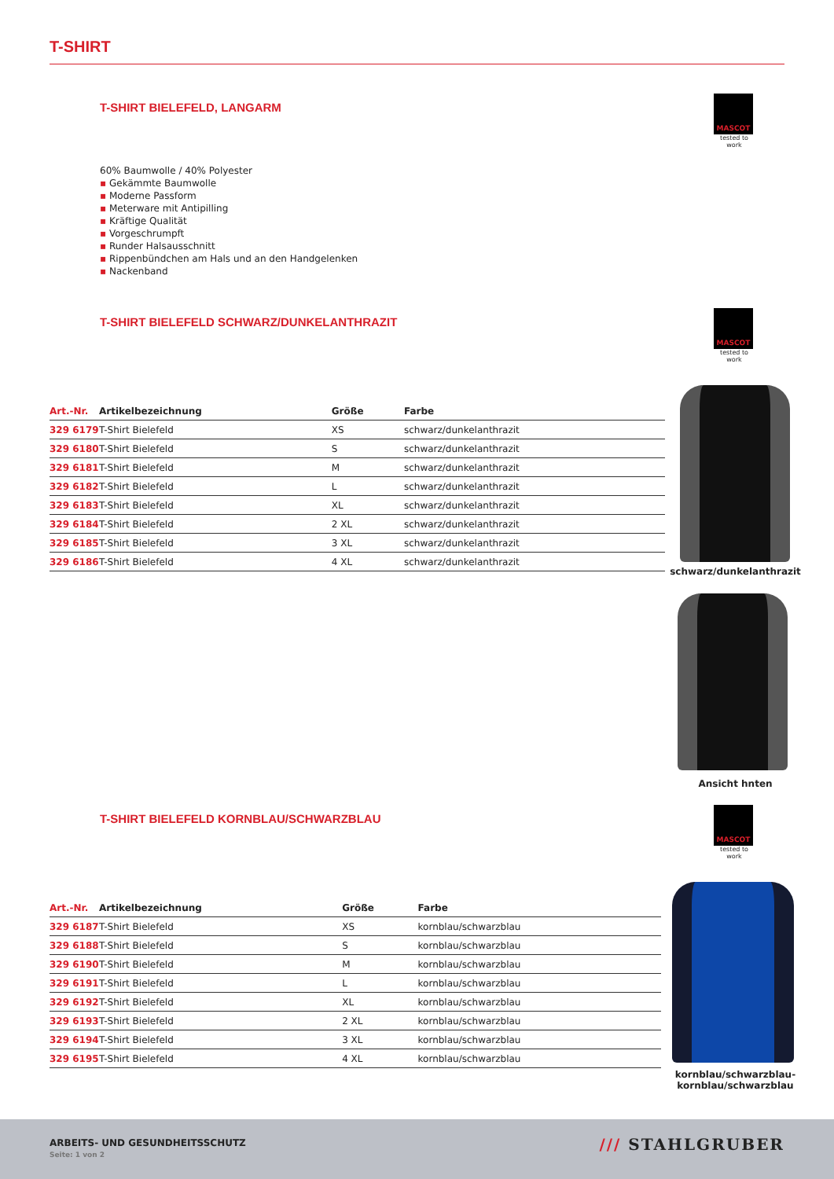T-SHIRT
T-SHIRT BIELEFELD, LANGARM
60% Baumwolle / 40% Polyester
▪ Gekämmte Baumwolle
▪ Moderne Passform
▪ Meterware mit Antipilling
▪ Kräftige Qualität
▪ Vorgeschrumpft
▪ Runder Halsausschnitt
▪ Rippenbündchen am Hals und an den Handgelenken
▪ Nackenband
MASCOT
tested to work
T-SHIRT BIELEFELD SCHWARZ/DUNKELANTHRAZIT
| Art.-Nr. | Artikelbezeichnung | Größe | Farbe |
| --- | --- | --- | --- |
| 329 6179 | T-Shirt Bielefeld | XS | schwarz/dunkelanthrazit |
| 329 6180 | T-Shirt Bielefeld | S | schwarz/dunkelanthrazit |
| 329 6181 | T-Shirt Bielefeld | M | schwarz/dunkelanthrazit |
| 329 6182 | T-Shirt Bielefeld | L | schwarz/dunkelanthrazit |
| 329 6183 | T-Shirt Bielefeld | XL | schwarz/dunkelanthrazit |
| 329 6184 | T-Shirt Bielefeld | 2 XL | schwarz/dunkelanthrazit |
| 329 6185 | T-Shirt Bielefeld | 3 XL | schwarz/dunkelanthrazit |
| 329 6186 | T-Shirt Bielefeld | 4 XL | schwarz/dunkelanthrazit |
MASCOT
tested to work
schwarz/dunkelanthrazit
Ansicht hnten
T-SHIRT BIELEFELD KORNBLAU/SCHWARZBLAU
| Art.-Nr. | Artikelbezeichnung | Größe | Farbe |
| --- | --- | --- | --- |
| 329 6187 | T-Shirt Bielefeld | XS | kornblau/schwarzblau |
| 329 6188 | T-Shirt Bielefeld | S | kornblau/schwarzblau |
| 329 6190 | T-Shirt Bielefeld | M | kornblau/schwarzblau |
| 329 6191 | T-Shirt Bielefeld | L | kornblau/schwarzblau |
| 329 6192 | T-Shirt Bielefeld | XL | kornblau/schwarzblau |
| 329 6193 | T-Shirt Bielefeld | 2 XL | kornblau/schwarzblau |
| 329 6194 | T-Shirt Bielefeld | 3 XL | kornblau/schwarzblau |
| 329 6195 | T-Shirt Bielefeld | 4 XL | kornblau/schwarzblau |
MASCOT
tested to work
kornblau/schwarzblau-
kornblau/schwarzblau
ARBEITS- UND GESUNDHEITSSCHUTZ
Seite: 1 von 2
/// STAHLGRUBER